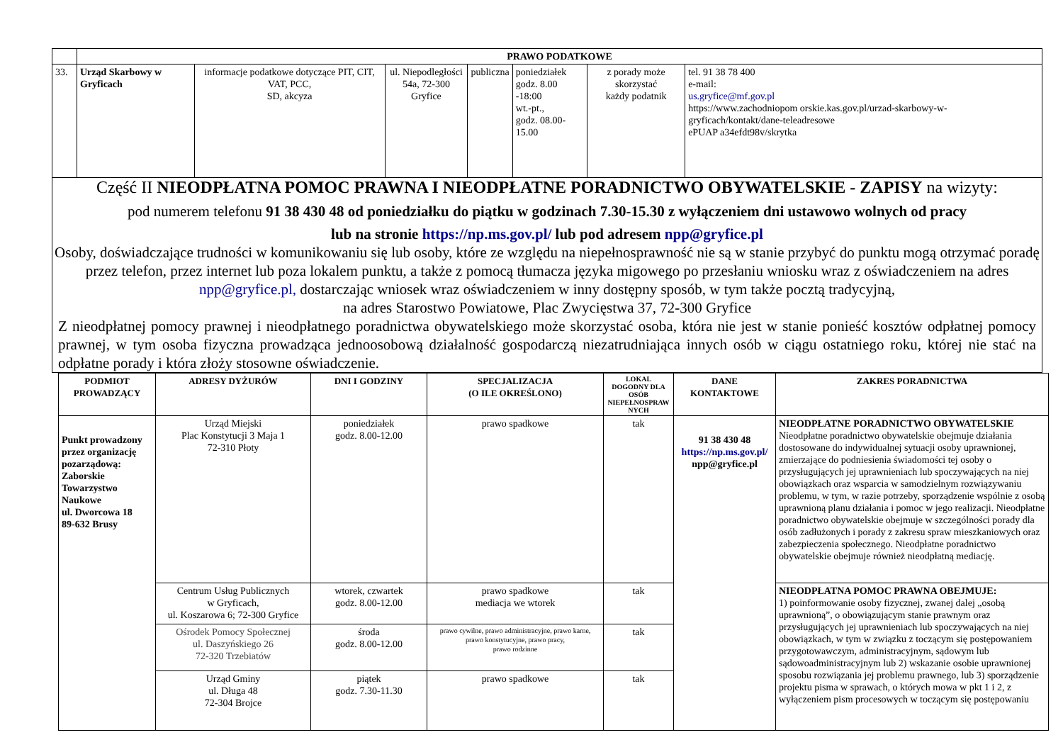| | PRAWO PODATKOWE | | | | | | |
| 33. | Urząd Skarbowy w Gryficach | informacje podatkowe dotyczące PIT, CIT, VAT, PCC, SD, akcyza | ul. Niepodległości 54a, 72-300 Gryfice | publiczna | poniedziałek godz. 8.00 -18:00 wt.-pt., godz. 08.00-15.00 | z porady może skorzystać każdy podatnik | tel. 91 38 78 400 e-mail: us.gryfice@mf.gov.pl https://www.zachodniopom orskie.kas.gov.pl/urzad-skarbowy-w-gryficach/kontakt/dane-teleadresowe ePUAP a34efdt98v/skrytka |
Część II NIEODPŁATNA POMOC PRAWNA I NIEODPŁATNE PORADNICTWO OBYWATELSKIE - ZAPISY na wizyty:
pod numerem telefonu 91 38 430 48 od poniedziałku do piątku w godzinach 7.30-15.30 z wyłączeniem dni ustawowo wolnych od pracy
lub na stronie https://np.ms.gov.pl/ lub pod adresem npp@gryfice.pl
Osoby, doświadczające trudności w komunikowaniu się lub osoby, które ze względu na niepełnosprawność nie są w stanie przybyć do punktu mogą otrzymać poradę przez telefon, przez internet lub poza lokalem punktu, a także z pomocą tłumacza języka migowego po przesłaniu wniosku wraz z oświadczeniem na adres npp@gryfice.pl, dostarczając wniosek wraz oświadczeniem w inny dostępny sposób, w tym także pocztą tradycyjną,
na adres Starostwo Powiatowe, Plac Zwycięstwa 37, 72-300 Gryfice
Z nieodpłatnej pomocy prawnej i nieodpłatnego poradnictwa obywatelskiego może skorzystać osoba, która nie jest w stanie ponieść kosztów odpłatnej pomocy prawnej, w tym osoba fizyczna prowadząca jednoosobową działalność gospodarczą niezatrudniająca innych osób w ciągu ostatniego roku, której nie stać na odpłatne porady i która złoży stosowne oświadczenie.
| PODMIOT PROWADZĄCY | ADRESY DYŻURÓW | DNI I GODZINY | SPECJALIZACJA (O ILE OKREŚLONO) | LOKAL DOGODNY DLA OSÓB NIEPEŁNOSPRAW NYCH | DANE KONTAKTOWE | ZAKRES PORADNICTWA |
| --- | --- | --- | --- | --- | --- | --- |
| Punkt prowadzony przez organizację pozarządową: Zaborskie Towarzystwo Naukowe ul. Dworcowa 18 89-632 Brusy | Urząd Miejski Plac Konstytucji 3 Maja 1 72-310 Płoty | poniedziałek godz. 8.00-12.00 | prawo spadkowe | tak | 91 38 430 48 https://np.ms.gov.pl/ npp@gryfice.pl | NIEODPŁATNE PORADNICTWO OBYWATELSKIE Nieodpłatne poradnictwo obywatelskie obejmuje działania dostosowane do indywidualnej sytuacji osoby uprawnionej, zmierzające do podniesienia świadomości tej osoby o przysługujących jej uprawnieniach lub spoczywających na niej obowiązkach oraz wsparcia w samodzielnym rozwiązywaniu problemu, w tym, w razie potrzeby, sporządzenie wspólnie z osobą uprawnioną planu działania i pomoc w jego realizacji. Nieodpłatne poradnictwo obywatelskie obejmuje w szczególności porady dla osób zadłużonych i porady z zakresu spraw mieszkaniowych oraz zabezpieczenia społecznego. Nieodpłatne poradnictwo obywatelskie obejmuje również nieodpłatną mediację. |
| | Centrum Usług Publicznych w Gryficach, ul. Koszarowa 6; 72-300 Gryfice | wtorek, czwartek godz. 8.00-12.00 | prawo spadkowe mediacja we wtorek | tak | | NIEODPŁATNA POMOC PRAWNA OBEJMUJE: 1) poinformowanie osoby fizycznej, zwanej dalej „osobą uprawnioną”, o obowiązującym stanie prawnym oraz przysługujących jej uprawnieniach lub spoczywających na niej obowiązkach, w tym w związku z toczącym się postępowaniem przygotowawczym, administracyjnym, sądowym lub sądowoadministracyjnym lub 2) wskazanie osobie uprawnionej sposobu rozwiązania jej problemu prawnego, lub 3) sporządzenie projektu pisma w sprawach, o których mowa w pkt 1 i 2, z wyłączeniem pism procesowych w toczącym się postępowaniu |
| | Ośrodek Pomocy Społecznej ul. Daszyńskiego 26 72-320 Trzebiatów | środa godz. 8.00-12.00 | prawo cywilne, prawo administracyjne, prawo karne, prawo konstytucyjne, prawo pracy, prawo rodzinne | tak | | |
| | Urząd Gminy ul. Długa 48 72-304 Brojce | piątek godz. 7.30-11.30 | prawo spadkowe | tak | | |